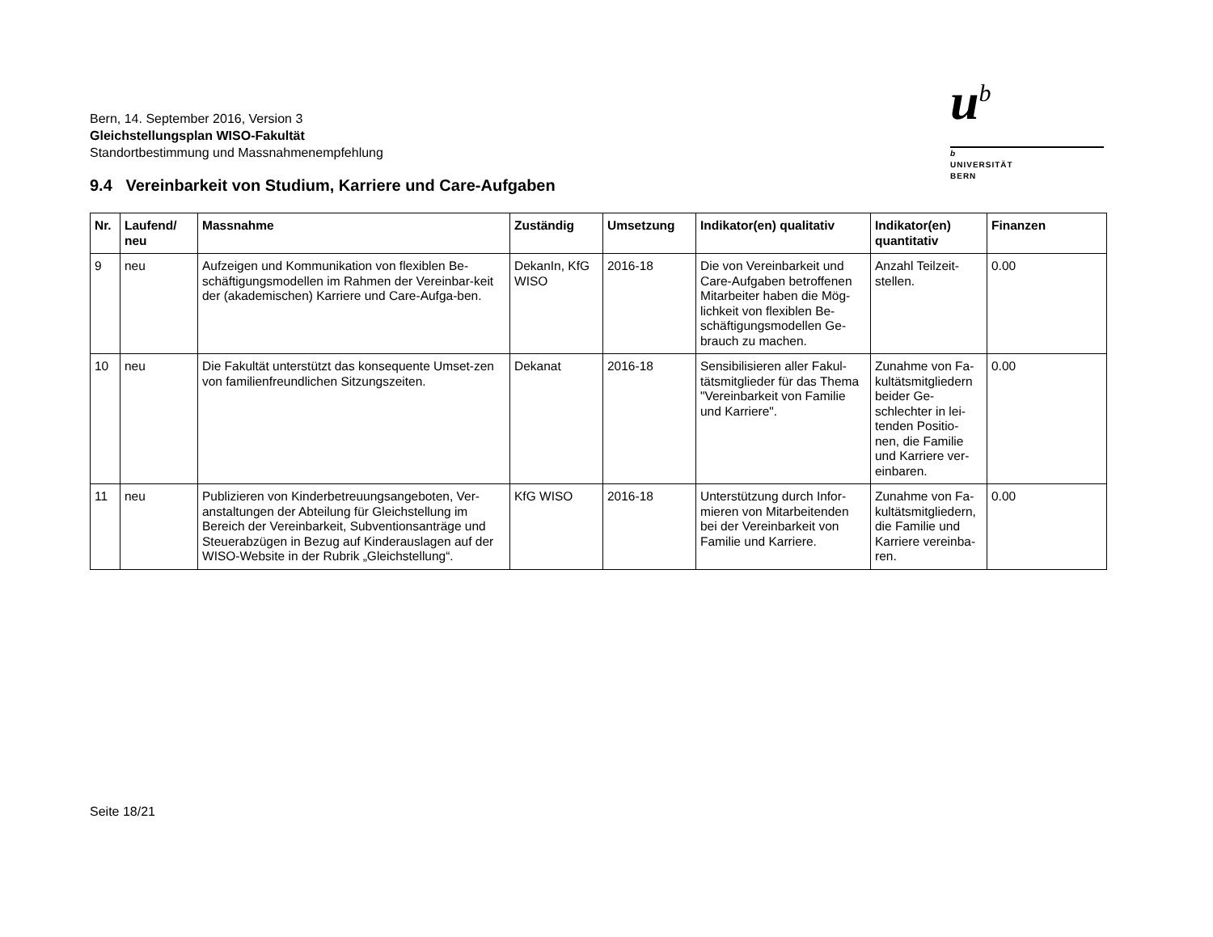Bern, 14. September 2016, Version 3
Gleichstellungsplan WISO-Fakultät
Standortbestimmung und Massnahmenempfehlung
u<sup>b</sup>
b
UNIVERSITÄT
BERN
9.4 Vereinbarkeit von Studium, Karriere und Care-Aufgaben
| Nr. | Laufend/ neu | Massnahme | Zuständig | Umsetzung | Indikator(en) qualitativ | Indikator(en) quantitativ | Finanzen |
| --- | --- | --- | --- | --- | --- | --- | --- |
| 9 | neu | Aufzeigen und Kommunikation von flexiblen Be-schäftigungsmodellen im Rahmen der Vereinbar-keit der (akademischen) Karriere und Care-Aufga-ben. | DekanIn, KfG WISO | 2016-18 | Die von Vereinbarkeit und Care-Aufgaben betroffenen Mitarbeiter haben die Mög-lichkeit von flexiblen Be-schäftigungsmodellen Ge-brauch zu machen. | Anzahl Teilzeit-stellen. | 0.00 |
| 10 | neu | Die Fakultät unterstützt das konsequente Umset-zen von familienfreundlichen Sitzungszeiten. | Dekanat | 2016-18 | Sensibilisieren aller Fakul-tätsmitglieder für das Thema "Vereinbarkeit von Familie und Karriere". | Zunahme von Fa-kultätsmitgliedern beider Ge-schlechter in lei-tenden Positio-nen, die Familie und Karriere ver-einbaren. | 0.00 |
| 11 | neu | Publizieren von Kinderbetreuungsangeboten, Ver-anstaltungen der Abteilung für Gleichstellung im Bereich der Vereinbarkeit, Subventionsanträge und Steuerabzügen in Bezug auf Kinderauslagen auf der WISO-Website in der Rubrik „Gleichstellung“. | KfG WISO | 2016-18 | Unterstützung durch Infor-mieren von Mitarbeitenden bei der Vereinbarkeit von Familie und Karriere. | Zunahme von Fa-kultätsmitgliedern, die Familie und Karriere vereinba-ren. | 0.00 |
Seite 18/21